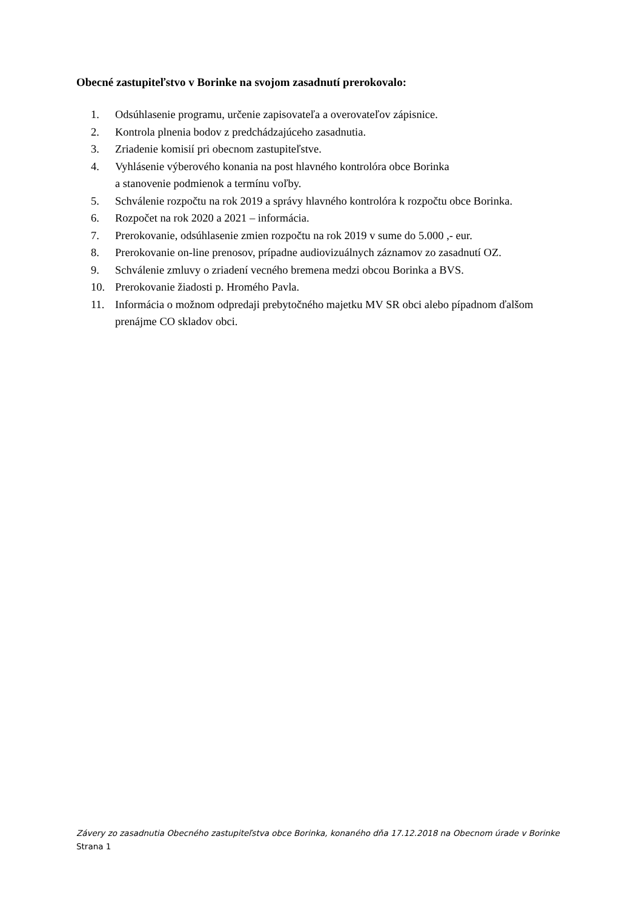Obecné zastupiteľstvo v Borinke na svojom zasadnutí prerokovalo:
1. Odsúhlasenie programu, určenie zapisovateľa a overovateľov zápisnice.
2. Kontrola plnenia bodov z predchádzajúceho zasadnutia.
3. Zriadenie komisií pri obecnom zastupiteľstve.
4. Vyhlásenie výberového konania na post hlavného kontrolóra obce Borinka
a stanovenie podmienok a termínu voľby.
5. Schválenie rozpočtu na rok 2019 a správy hlavného kontrolóra k rozpočtu obce Borinka.
6. Rozpočet na rok 2020 a 2021 – informácia.
7. Prerokovanie, odsúhlasenie zmien rozpočtu na rok 2019 v sume do 5.000 ,- eur.
8. Prerokovanie on-line prenosov, prípadne audiovizuálnych záznamov zo zasadnutí OZ.
9. Schválenie zmluvy o zriadení vecného bremena medzi obcou Borinka a BVS.
10. Prerokovanie žiadosti p. Hromého Pavla.
11. Informácia o možnom odpredaji prebytočného majetku MV SR obci alebo pípadnom ďalšom prenájme CO skladov obci.
Závery zo zasadnutia Obecného zastupiteľstva obce Borinka, konaného dňa 17.12.2018 na Obecnom úrade v Borinke
Strana 1